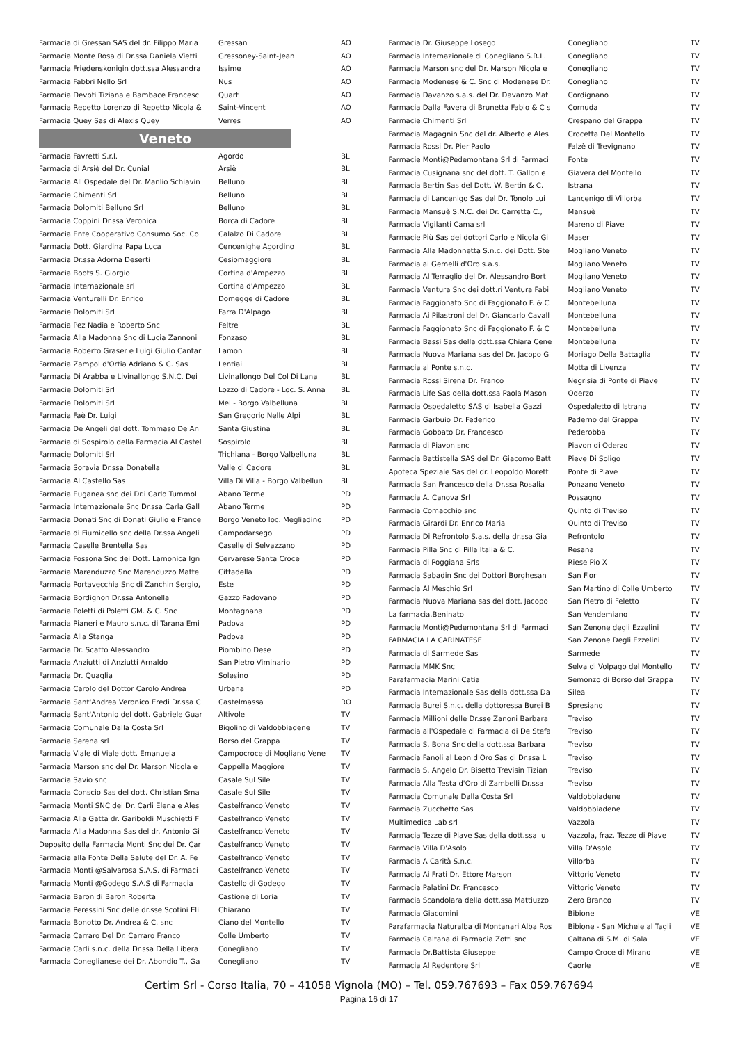| Farmacia di Gressan SAS del dr. Filippo Maria | Gressan | AO |
| Farmacia Monte Rosa di Dr.ssa Daniela Vietti | Gressoney-Saint-Jean | AO |
| Farmacia Friedenskonigin dott.ssa Alessandra | Issime | AO |
| Farmacia Fabbri Nello Srl | Nus | AO |
| Farmacia Devoti Tiziana e Bambace Francesc | Quart | AO |
| Farmacia Repetto Lorenzo di Repetto Nicola & | Saint-Vincent | AO |
| Farmacia Quey Sas di Alexis Quey | Verres | AO |
Veneto
| Farmacia Favretti S.r.l. | Agordo | BL |
| Farmacia di Arsiè del Dr. Cunial | Arsiè | BL |
| Farmacia All'Ospedale del Dr. Manlio Schiavin | Belluno | BL |
| Farmacie Chimenti Srl | Belluno | BL |
| Farmacia Dolomiti Belluno Srl | Belluno | BL |
| Farmacia Coppini Dr.ssa Veronica | Borca di Cadore | BL |
| Farmacia Ente Cooperativo Consumo Soc. Co | Calalzo Di Cadore | BL |
| Farmacia Dott. Giardina Papa Luca | Cencenighe Agordino | BL |
| Farmacia Dr.ssa Adorna Deserti | Cesiomaggiore | BL |
| Farmacia Boots S. Giorgio | Cortina d'Ampezzo | BL |
| Farmacia Internazionale srl | Cortina d'Ampezzo | BL |
| Farmacia Venturelli Dr. Enrico | Domegge di Cadore | BL |
| Farmacie Dolomiti Srl | Farra D'Alpago | BL |
| Farmacia Pez Nadia e Roberto Snc | Feltre | BL |
| Farmacia Alla Madonna Snc di Lucia Zannoni | Fonzaso | BL |
| Farmacia Roberto Graser e Luigi Giulio Cantar | Lamon | BL |
| Farmacia Zampol d'Ortia Adriano & C. Sas | Lentiai | BL |
| Farmacia Di Arabba e Livinallongo S.N.C. Dei | Livinallongo Del Col Di Lana | BL |
| Farmacie Dolomiti Srl | Lozzo di Cadore - Loc. S. Anna | BL |
| Farmacie Dolomiti Srl | Mel - Borgo Valbelluna | BL |
| Farmacia Faè Dr. Luigi | San Gregorio Nelle Alpi | BL |
| Farmacia De Angeli del dott. Tommaso De An | Santa Giustina | BL |
| Farmacia di Sospirolo della Farmacia Al Castel | Sospirolo | BL |
| Farmacie Dolomiti Srl | Trichiana - Borgo Valbelluna | BL |
| Farmacia Soravia Dr.ssa Donatella | Valle di Cadore | BL |
| Farmacia Al Castello Sas | Villa Di Villa - Borgo Valbellun | BL |
| Farmacia Euganea snc dei Dr.i Carlo Tummol | Abano Terme | PD |
| Farmacia Internazionale Snc Dr.ssa Carla Gall | Abano Terme | PD |
| Farmacia Donati Snc di Donati Giulio e France | Borgo Veneto loc. Megliadino | PD |
| Farmacia di Fiumicello snc della Dr.ssa Angeli | Campodarsego | PD |
| Farmacia Caselle Brentella Sas | Caselle di Selvazzano | PD |
| Farmacia Fossona Snc dei Dott. Lamonica Ign | Cervarese Santa Croce | PD |
| Farmacia Marenduzzo Snc Marenduzzo Matte | Cittadella | PD |
| Farmacia Portavecchia Snc di Zanchin Sergio, | Este | PD |
| Farmacia Bordignon Dr.ssa Antonella | Gazzo Padovano | PD |
| Farmacia Poletti di Poletti GM. & C. Snc | Montagnana | PD |
| Farmacia Pianeri e Mauro s.n.c. di Tarana Emi | Padova | PD |
| Farmacia Alla Stanga | Padova | PD |
| Farmacia Dr. Scatto Alessandro | Piombino Dese | PD |
| Farmacia Anziutti di Anziutti Arnaldo | San Pietro Viminario | PD |
| Farmacia Dr. Quaglia | Solesino | PD |
| Farmacia Carolo del Dottor Carolo Andrea | Urbana | PD |
| Farmacia Sant'Andrea Veronico Eredi Dr.ssa C | Castelmassa | RO |
| Farmacia Sant'Antonio del dott. Gabriele Guar | Altivole | TV |
| Farmacia Comunale Dalla Costa Srl | Bigolino di Valdobbiadene | TV |
| Farmacia Serena srl | Borso del Grappa | TV |
| Farmacia Viale di Viale dott. Emanuela | Campocroce di Mogliano Vene | TV |
| Farmacia Marson snc del Dr. Marson Nicola e | Cappella Maggiore | TV |
| Farmacia Savio snc | Casale Sul Sile | TV |
| Farmacia Conscio Sas del dott. Christian Sma | Casale Sul Sile | TV |
| Farmacia Monti SNC dei Dr. Carli Elena e Ales | Castelfranco Veneto | TV |
| Farmacia Alla Gatta dr. Gariboldi Muschietti F | Castelfranco Veneto | TV |
| Farmacia Alla Madonna Sas del dr. Antonio Gi | Castelfranco Veneto | TV |
| Deposito della Farmacia Monti Snc dei Dr. Car | Castelfranco Veneto | TV |
| Farmacia alla Fonte Della Salute del Dr. A. Fe | Castelfranco Veneto | TV |
| Farmacia Monti @Salvarosa S.A.S. di Farmaci | Castelfranco Veneto | TV |
| Farmacia Monti @Godego S.A.S di Farmacia | Castello di Godego | TV |
| Farmacia Baron di Baron Roberta | Castione di Loria | TV |
| Farmacia Peressini Snc delle dr.sse Scotini Eli | Chiarano | TV |
| Farmacia Bonotto Dr. Andrea & C. snc | Ciano del Montello | TV |
| Farmacia Carraro Del Dr. Carraro Franco | Colle Umberto | TV |
| Farmacia Carli s.n.c. della Dr.ssa Della Libera | Conegliano | TV |
| Farmacia Coneglianese dei Dr. Abondio T., Ga | Conegliano | TV |
| Farmacia Dr. Giuseppe Losego | Conegliano | TV |
| Farmacia Internazionale di Conegliano S.R.L. | Conegliano | TV |
| Farmacia Marson snc del Dr. Marson Nicola e | Conegliano | TV |
| Farmacia Modenese & C. Snc di Modenese Dr. | Conegliano | TV |
| Farmacia Davanzo s.a.s. del Dr. Davanzo Mat | Cordignano | TV |
| Farmacia Dalla Favera di Brunetta Fabio & C s | Cornuda | TV |
| Farmacie Chimenti Srl | Crespano del Grappa | TV |
| Farmacia Magagnin Snc del dr. Alberto e Ales | Crocetta Del Montello | TV |
| Farmacia Rossi Dr. Pier Paolo | Falzè di Trevignano | TV |
| Farmacie Monti@Pedemontana Srl di Farmaci | Fonte | TV |
| Farmacia Cusignana snc del dott. T. Gallon e | Giavera del Montello | TV |
| Farmacia Bertin Sas del Dott. W. Bertin & C. | Istrana | TV |
| Farmacia di Lancenigo Sas del Dr. Tonolo Lui | Lancenigo di Villorba | TV |
| Farmacia Mansuè S.N.C. dei Dr. Carretta C., | Mansuè | TV |
| Farmacia Vigilanti Cama srl | Mareno di Piave | TV |
| Farmacie Più Sas dei dottori Carlo e Nicola Gi | Maser | TV |
| Farmacia Alla Madonnetta S.n.c. dei Dott. Ste | Mogliano Veneto | TV |
| Farmacia ai Gemelli d'Oro s.a.s. | Mogliano Veneto | TV |
| Farmacia Al Terraglio del Dr. Alessandro Bort | Mogliano Veneto | TV |
| Farmacia Ventura Snc dei dott.ri Ventura Fabi | Mogliano Veneto | TV |
| Farmacia Faggionato Snc di Faggionato F. & C | Montebelluna | TV |
| Farmacia Ai Pilastroni del Dr. Giancarlo Cavall | Montebelluna | TV |
| Farmacia Faggionato Snc di Faggionato F. & C | Montebelluna | TV |
| Farmacia Bassi Sas della dott.ssa Chiara Cene | Montebelluna | TV |
| Farmacia Nuova Mariana sas del Dr. Jacopo G | Moriago Della Battaglia | TV |
| Farmacia al Ponte s.n.c. | Motta di Livenza | TV |
| Farmacia Rossi Sirena Dr. Franco | Negrisia di Ponte di Piave | TV |
| Farmacia Life Sas della dott.ssa Paola Mason | Oderzo | TV |
| Farmacia Ospedaletto SAS di Isabella Gazzi | Ospedaletto di Istrana | TV |
| Farmacia Garbuio Dr. Federico | Paderno del Grappa | TV |
| Farmacia Gobbato Dr. Francesco | Pederobba | TV |
| Farmacia di Piavon snc | Piavon di Oderzo | TV |
| Farmacia Battistella SAS del Dr. Giacomo Batt | Pieve Di Soligo | TV |
| Apoteca Speziale Sas del dr. Leopoldo Morett | Ponte di Piave | TV |
| Farmacia San Francesco della Dr.ssa Rosalia | Ponzano Veneto | TV |
| Farmacia A. Canova Srl | Possagno | TV |
| Farmacia Comacchio snc | Quinto di Treviso | TV |
| Farmacia Girardi Dr. Enrico Maria | Quinto di Treviso | TV |
| Farmacia Di Refrontolo S.a.s. della dr.ssa Gia | Refrontolo | TV |
| Farmacia Pilla Snc di Pilla Italia & C. | Resana | TV |
| Farmacia di Poggiana Srls | Riese Pio X | TV |
| Farmacia Sabadin Snc dei Dottori Borghesan | San Fior | TV |
| Farmacia Al Meschio Srl | San Martino di Colle Umberto | TV |
| Farmacia Nuova Mariana sas del dott. Jacopo | San Pietro di Feletto | TV |
| La farmacia.Beninato | San Vendemiano | TV |
| Farmacie Monti@Pedemontana Srl di Farmaci | San Zenone degli Ezzelini | TV |
| FARMACIA LA CARINATESE | San Zenone Degli Ezzelini | TV |
| Farmacia di Sarmede Sas | Sarmede | TV |
| Farmacia MMK Snc | Selva di Volpago del Montello | TV |
| Parafarmacia Marini Catia | Semonzo di Borso del Grappa | TV |
| Farmacia Internazionale Sas della dott.ssa Da | Silea | TV |
| Farmacia Burei S.n.c. della dottoressa Burei B | Spresiano | TV |
| Farmacia Millioni delle Dr.sse Zanoni Barbara | Treviso | TV |
| Farmacia all'Ospedale di Farmacia di De Stefa | Treviso | TV |
| Farmacia S. Bona Snc della dott.ssa Barbara | Treviso | TV |
| Farmacia Fanoli al Leon d'Oro Sas di Dr.ssa L | Treviso | TV |
| Farmacia S. Angelo Dr. Bisetto Trevisin Tizian | Treviso | TV |
| Farmacia Alla Testa d'Oro di Zambelli Dr.ssa | Treviso | TV |
| Farmacia Comunale Dalla Costa Srl | Valdobbiadene | TV |
| Farmacia Zucchetto Sas | Valdobbiadene | TV |
| Multimedica Lab srl | Vazzola | TV |
| Farmacia Tezze di Piave Sas della dott.ssa Iu | Vazzola, fraz. Tezze di Piave | TV |
| Farmacia Villa D'Asolo | Villa D'Asolo | TV |
| Farmacia A Carità S.n.c. | Villorba | TV |
| Farmacia Ai Frati Dr. Ettore Marson | Vittorio Veneto | TV |
| Farmacia Palatini Dr. Francesco | Vittorio Veneto | TV |
| Farmacia Scandolara della dott.ssa Mattiuzzo | Zero Branco | TV |
| Farmacia Giacomini | Bibione | VE |
| Parafarmacia Naturalba di Montanari Alba Ros | Bibione - San Michele al Tagli | VE |
| Farmacia Caltana di Farmacia Zotti snc | Caltana di S.M. di Sala | VE |
| Farmacia Dr.Battista Giuseppe | Campo Croce di Mirano | VE |
| Farmacia Al Redentore Srl | Caorle | VE |
Certim Srl - Corso Italia, 70 – 41058 Vignola (MO) – Tel. 059.767693 – Fax 059.767694
Pagina 16 di 17